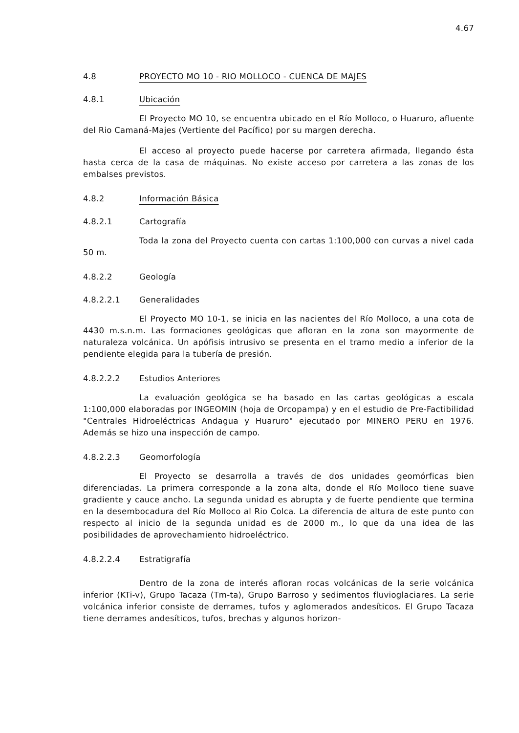4.67
4.8 PROYECTO MO 10 - RIO MOLLOCO - CUENCA DE MAJES
4.8.1 Ubicación
El Proyecto MO 10, se encuentra ubicado en el Río Molloco, o Huaruro, afluente del Rio Camaná-Majes (Vertiente del Pacífico) por su margen derecha.
El acceso al proyecto puede hacerse por carretera afirmada, llegando ésta hasta cerca de la casa de máquinas. No existe acceso por carretera a las zonas de los embalses previstos.
4.8.2 Información Básica
4.8.2.1 Cartografía
Toda la zona del Proyecto cuenta con cartas 1:100,000 con curvas a nivel cada 50 m.
4.8.2.2 Geología
4.8.2.2.1 Generalidades
El Proyecto MO 10-1, se inicia en las nacientes del Río Molloco, a una cota de 4430 m.s.n.m. Las formaciones geológicas que afloran en la zona son mayormente de naturaleza volcánica. Un apófisis intrusivo se presenta en el tramo medio a inferior de la pendiente elegida para la tubería de presión.
4.8.2.2.2 Estudios Anteriores
La evaluación geológica se ha basado en las cartas geológicas a escala 1:100,000 elaboradas por INGEOMIN (hoja de Orcopampa) y en el estudio de Pre-Factibilidad "Centrales Hidroeléctricas Andagua y Huaruro" ejecutado por MINERO PERU en 1976. Además se hizo una inspección de campo.
4.8.2.2.3 Geomorfología
El Proyecto se desarrolla a través de dos unidades geomórficas bien diferenciadas. La primera corresponde a la zona alta, donde el Río Molloco tiene suave gradiente y cauce ancho. La segunda unidad es abrupta y de fuerte pendiente que termina en la desembocadura del Río Molloco al Rio Colca. La diferencia de altura de este punto con respecto al inicio de la segunda unidad es de 2000 m., lo que da una idea de las posibilidades de aprovechamiento hidroeléctrico.
4.8.2.2.4 Estratigrafía
Dentro de la zona de interés afloran rocas volcánicas de la serie volcánica inferior (KTi-v), Grupo Tacaza (Tm-ta), Grupo Barroso y sedimentos fluvioglaciares. La serie volcánica inferior consiste de derrames, tufos y aglomerados andesíticos. El Grupo Tacaza tiene derrames andesíticos, tufos, brechas y algunos horizon-